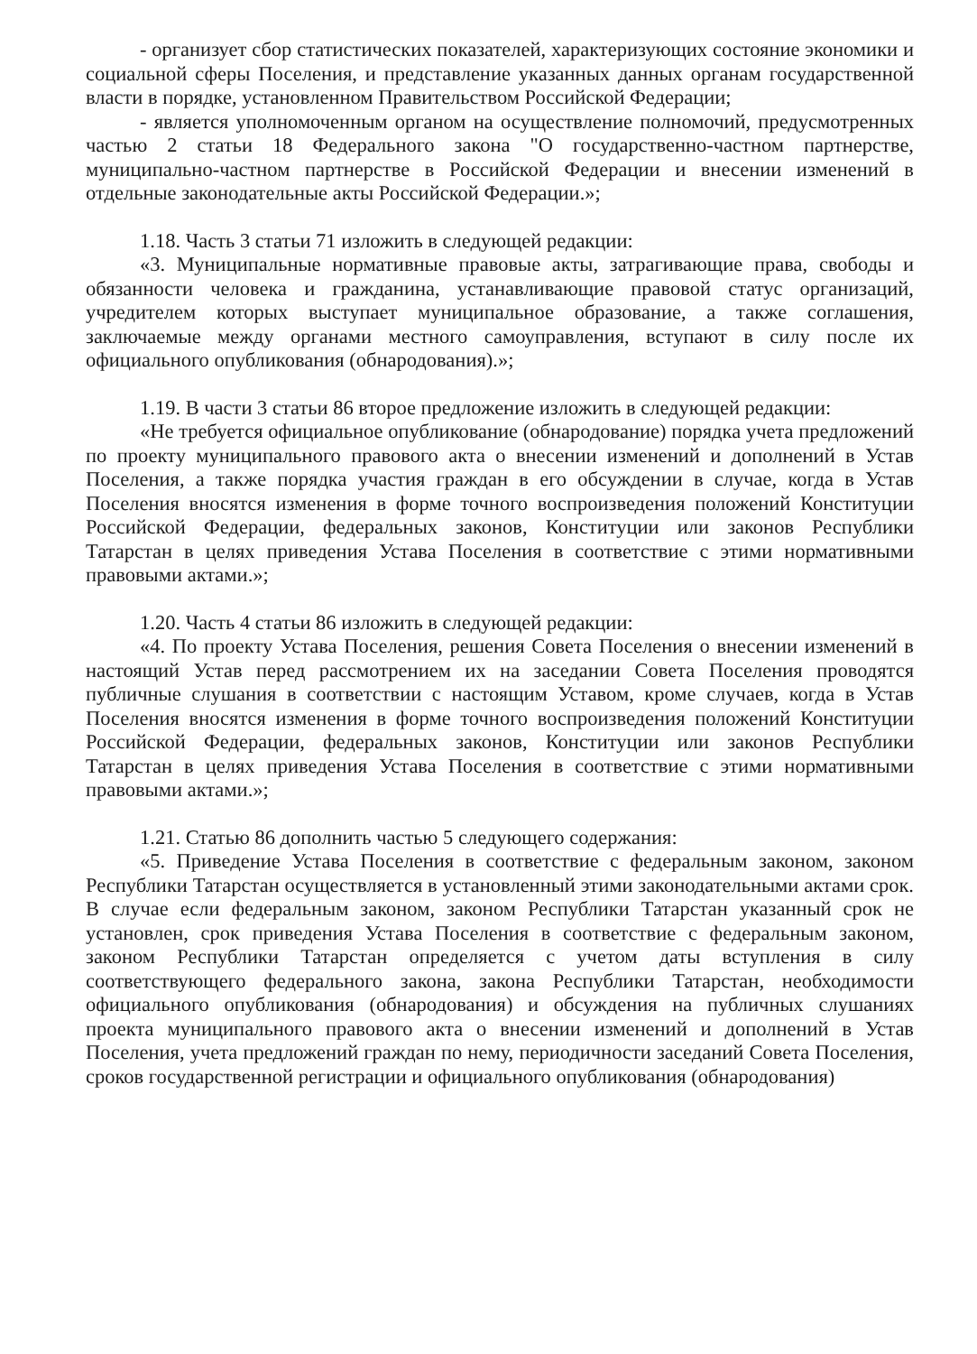- организует сбор статистических показателей, характеризующих состояние экономики и социальной сферы Поселения, и представление указанных данных органам государственной власти в порядке, установленном Правительством Российской Федерации;
- является уполномоченным органом на осуществление полномочий, предусмотренных частью 2 статьи 18 Федерального закона "О государственно-частном партнерстве, муниципально-частном партнерстве в Российской Федерации и внесении изменений в отдельные законодательные акты Российской Федерации.»;
1.18. Часть 3 статьи 71 изложить в следующей редакции:
«3. Муниципальные нормативные правовые акты, затрагивающие права, свободы и обязанности человека и гражданина, устанавливающие правовой статус организаций, учредителем которых выступает муниципальное образование, а также соглашения, заключаемые между органами местного самоуправления, вступают в силу после их официального опубликования (обнародования).»;
1.19. В части 3 статьи 86 второе предложение изложить в следующей редакции:
«Не требуется официальное опубликование (обнародование) порядка учета предложений по проекту муниципального правового акта о внесении изменений и дополнений в Устав Поселения, а также порядка участия граждан в его обсуждении в случае, когда в Устав Поселения вносятся изменения в форме точного воспроизведения положений Конституции Российской Федерации, федеральных законов, Конституции или законов Республики Татарстан в целях приведения Устава Поселения в соответствие с этими нормативными правовыми актами.»;
1.20. Часть 4 статьи 86 изложить в следующей редакции:
«4. По проекту Устава Поселения, решения Совета Поселения о внесении изменений в настоящий Устав перед рассмотрением их на заседании Совета Поселения проводятся публичные слушания в соответствии с настоящим Уставом, кроме случаев, когда в Устав Поселения вносятся изменения в форме точного воспроизведения положений Конституции Российской Федерации, федеральных законов, Конституции или законов Республики Татарстан в целях приведения Устава Поселения в соответствие с этими нормативными правовыми актами.»;
1.21. Статью 86 дополнить частью 5 следующего содержания:
«5. Приведение Устава Поселения в соответствие с федеральным законом, законом Республики Татарстан осуществляется в установленный этими законодательными актами срок. В случае если федеральным законом, законом Республики Татарстан указанный срок не установлен, срок приведения Устава Поселения в соответствие с федеральным законом, законом Республики Татарстан определяется с учетом даты вступления в силу соответствующего федерального закона, закона Республики Татарстан, необходимости официального опубликования (обнародования) и обсуждения на публичных слушаниях проекта муниципального правового акта о внесении изменений и дополнений в Устав Поселения, учета предложений граждан по нему, периодичности заседаний Совета Поселения, сроков государственной регистрации и официального опубликования (обнародования)